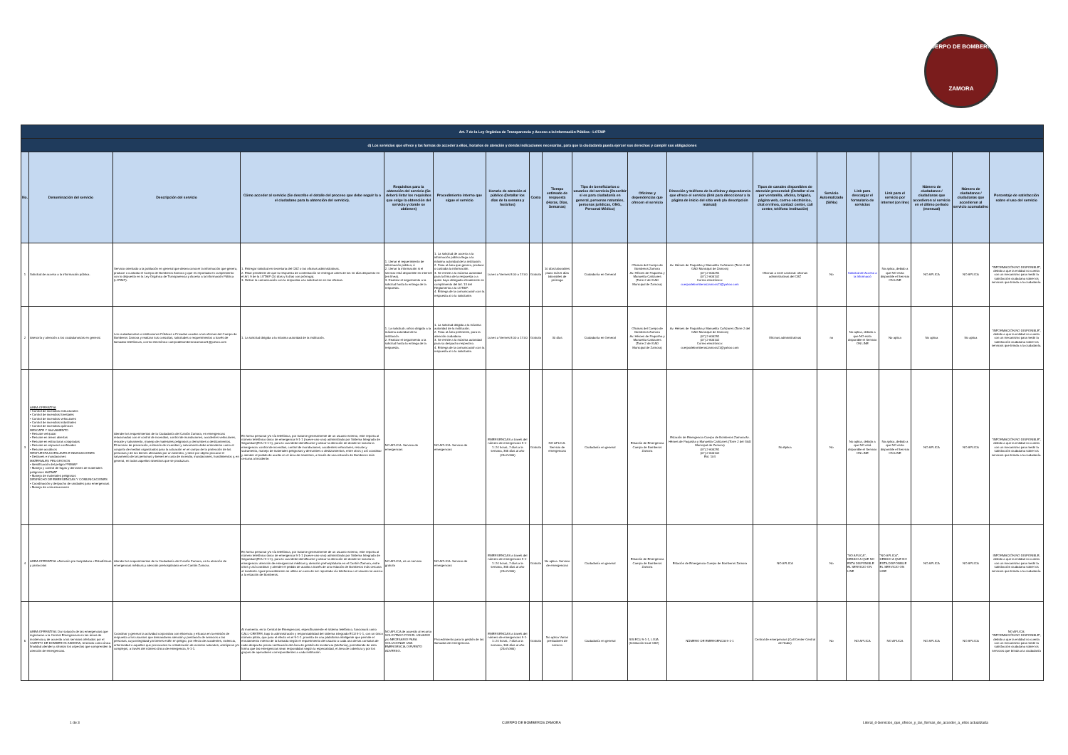CUERPO DE BOMBEROS
ZAMORA
| Art. 7 de la Ley Orgánica de Transparencia y Acceso a la Información Pública - LOTAIP | | | | | | | | | | | | | | | | | | |
| d) Los servicios que ofrece y las formas de acceder a ellos, horarios de atención y demás indicaciones necesarias, para que la ciudadanía pueda ejercer sus derechos y cumplir sus obligaciones | | | | | | | | | | | | | | | | | | |
| No. | Denominación del servicio | Descripción del servicio | Cómo acceder al servicio (Se describe el detalle del proceso que debe seguir la o el ciudadano para la obtención del servicio). | Requisitos para la obtención del servicio (Se deberá listar los requisitos que exige la obtención del servicio y donde se obtienen) | Procedimiento interno que sigue el servicio | Horario de atención al público (Detallar los días de la semana y horarios) | Costo | Tiempo estimado de respuesta (Horas, Días, Semanas) | Tipo de beneficiarios o usuarios del servicio (Describir si es para ciudadanía en general, personas naturales, personas jurídicas, ONG, Personal Médico) | Oficinas y dependencias que ofrecen el servicio | Dirección y teléfono de la oficina y dependencia que ofrece el servicio (link para direccionar a la página de inicio del sitio web y/o descripción manual) | Tipos de canales disponibles de atención presencial: (Detallar si es por ventanilla, oficina, brigada, página web, correo electrónico, chat en línea, contact center, call center, teléfono institución) | Servicio Automatizado (Si/No) | Link para descargar el formulario de servicios | Link para el servicio por internet (on line) | Número de ciudadanos / ciudadanas que accedieron al servicio en el último período (mensual) | Número de ciudadanos / ciudadanas que accedieron al servicio acumulativo | Porcentaje de satisfacción sobre el uso del servicio |
| 1 | Solicitud de acceso a la información pública. | Servicio orientado a la población en general que desea conocer la información que genera, produce o custodia el Cuerpo de Bomberos Zamora y que es reportada en cumplimiento con lo dispuesto en la Ley Orgánica de Transparencia y Acceso a la Información Pública (LOTAIP). | 1. Entregar solicitud en secretaria del CBZ o las oficinas administrativas. 2. Estar pendiente de que la respuesta de contestación se entregue antes de los 10 días dispuesto en el Art. 9 de la LOTAIP (10 días y 5 días con prórroga). 3. Retirar la comunicación con la respuesta a la solicitud en en las oficinas. | 1. Llenar el requerimiento de información pública; ó 2. Llenar la información si el servicio está disponible en internet (en línea). 3. Realizar el seguimiento a la solicitud hasta la entrega de la respuesta. | 1. La solicitud de acceso a la información pública llega a la máxima autoridad de la institución. 2. Pasa al área que genera, produce o custodia la información. 3. Se remite a la máxima autoridad para la firma de la respuesta o a quien haya delegado oficialmente en cumplimiento del Art. 13 del Reglamento a la LOTAIP. 4. Entrega de la comunicación con la respuesta al o la solicitante. | Lunes a Viernes 8:00 a 17:00 | Gratuito | 10 días laborables plazo más 5 días laborables de prórroga | Ciudadanía en General | Oficinas del Cuerpo de Bomberos Zamora Av. Héroes de Paquisha y Manuelita Cañizares (Torre 2 del GAD Municipal de Zamora) | Av. Héroes de Paquisha y Manuelita Cañizares (Torre 2 del GAD Municipal de Zamora) (07) 2-605291 (07) 2-605102 Correo electrónico: cuerpodebomberoszamora21@yahoo.com | Oficinas a nivel cantonal: oficinas administrativas del CBZ | No | Solicitud de Acceso a la Informació | No aplica, debido a que NO esrta disponible el Servicio ON LINE | NO APLICA | NO APLICA | "INFORMACIÓN NO DISPONIBLE", debido a que la entidad no cuenta con un mecanismo para medir la satisfacción ciudadana sobre los servicios que brinda a la ciudadanía. |
| 2 | Asesoría y atención a los ciudadanos/as en general. | Los ciudadanos/as o instituciones Públicas o Privadas acuden a las oficinas del Cuerpo de Bomberos Zamora y realizan sus consultas, solicitudes o requerimientos a través de llamadas telefónicas, correo electrónico cuerpodebomberoszamora21@yahoo.com | 1. La solicitud dirigida a la máxima autoridad de la institución. | 1. La solicitud u oficio dirigida a la máxima autoridad de la institución. 2. Realizar el seguimiento a la solicitud hasta la entrega de la respuesta. | 1. La solicitud dirigida a la máxima autoridad de la institución. 2. Pasa al área pertinente, para la atención ciudadana. 3. Se remite a la máxima autoridad para su despacho respectivo. 4. Entrega de la comunicación con la respuesta al o la solicitante. | Lunes a Viernes 8:00 a 17:00 | Gratuito | 30 días | Ciudadanía en General | Oficinas del Cuerpo de Bomberos Zamora Av. Héroes de Paquisha y Manuelita Cañizares (Torre 2 del GAD Municipal de Zamora) | Av. Héroes de Paquisha y Manuelita Cañizares (Torre 2 del GAD Municipal de Zamora) (07) 2-605291 (07) 2-605102 Correo electrónico: cuerpodebomberoszamora21@yahoo.com | Oficinas administrativas | no | No aplica, debido a que NO esrta disponible el Servicio ON LINE | No aplica | No aplica | No aplica | "INFORMACIÓN NO DISPONIBLE", debido a que la entidad no cuenta con un mecanismo para medir la satisfacción ciudadana sobre los servicios que brinda a la ciudadanía. |
| 3 | AREA OPERATIVA • Control de incendios estructurales • Control de incendios forestales • Control de incendios vehiculares • Control de incendios industriales • Control de incendios químicos RESCATE Y SALVAMENTO • Rescate vehicular • Rescate en áreas abiertas • Rescate en estructuras colapsadas • Rescate en espacios confinados • Rescate acuáticos RESPUESTA A DESLAVES E INUNDACIONES • Deslaves e inundaciones MATERIALES PELIGROSOS • Identificación del peligro PRIMAP • Manejo y control de fugas y derrames de materiales peligrosos HAZMAT • Manejo de materiales peligrosos DESPACHO DE EMERGENCIAS Y COMUNICACIONES • Coordinación y despacho de unidades para emergencias • Manejo de comunicaciones | Atender los requerimientos de la Ciudadanía del Cantón Zamora, en emergencias relacionadas con el control de incendios, control de inundaciones, accidentes vehiculares, rescate y salvamento, manejo de materiales peligrosos y derrumbes o deslizamientos. El servicio de prevención, extinción de incendios y salvamento debe entenderse como el conjunto de medios organizados para la actuación en el campo de la protección de las personas y de los bienes afectados por un siniestro, y tiene por objeto procurar el salvamento de las personas y bienes en caso de incendio, inundaciones, hundimientos y, en general, en todos aquellos siniestros que se produzcan. | En forma personal y/o vía telefónica, por tratarse generalmente de un usuario externo, este reporta al número telefónico único de emergencia 9-1-1 (nueve-uno-uno) administrado por Sistema Integrado de Seguridad (ECU 9-1-1), para lo cual debe identificarse y ubicar la dirección de donde se suscita la emergencia: control de incendios, control de inundaciones, accidentes vehiculares, rescate y salvamento, manejo de materiales peligrosos y derrumbes o deslizamientos, entre otros y así coordinar y atender el pedido de auxilio en el área de siniestros, a través de una estación de Bomberos más cercana al incidente. | NO APLICA. Servicio de emergencias | NO APLICA. Servicio de emergencias | EMERGENCIAS a través del número de emergencias 9-1-1: 24 horas, 7 días a la semana, 365 días al año (24x7x365) | Gratuito | NO APLICA. Servicio de emergencias | Ciudadanía en general | Estación de Emergencia Cuerpo de Bomberos Zamora | Estación de Emergencia Cuerpo de Bomberos Zamora Av. Héroes de Paquisha y Manuelita Cañizares (Torre 2 del GAD Municipal de Zamora) (07) 2-605291 (07) 2-605102 Ext. 104 | No Aplica | No | No aplica, debido a que NO está disponible el Servicio ON LINE | No aplica, debido a que NO esrta disponible el Servicio ON LINE | NO APLICA | NO APLICA | "INFORMACIÓN NO DISPONIBLE", debido a que la entidad no cuenta con un mecanismo para medir la satisfacción ciudadana sobre los servicios que brinda a la ciudadanía. |
| 4 | AREA OPERATIVA • Atención pre hospitalaria • Estadísticas y protocolos | Atender los requerimientos de la Ciudadanía del Cantón Zamora, en la atención de emergencias médicas y atención prehospitalaria en el Cantón Zamora. | En forma personal y/o vía telefónica, por tratarse generalmente de un usuario externo, este reporta al número telefónico único de emergencia 9-1-1 (nueve-uno-uno) administrado por Sistema Integrado de Seguridad (ECU 9-1-1), para lo cual debe identificarse y ubicar la dirección de donde se suscita la emergencia: atención de emergencias médicas y atención prehospitalaria en el Cantón Zamora, entre otros y así coordinar y atender el pedido de auxilio a través de una estación de Bomberos más cercana al incidente. Igual procedimiento se utiliza en caso de ser reportada vía telefonica o el usuario se acerca a la estación de Bomberos. | NO APLICA, es un servicio gratuito | NO APLICA. Servicio de emergencias | EMERGENCIAS a través del número de emergencias 9-1-1: 24 horas, 7 días a la semana, 365 días al año (24x7x365) | Gratuito | No aplica. Servicio de emergencias | Ciudadanía en general | Estación de Emergencia Cuerpo de Bomberos Zamora | Estación de Emergencia Cuerpo de Bomberos Zamora | NO APLICA | No | "NO APLICA", DEBIDO A QUE NO ESTA DISPONIBLE EL SERVICIO ON LINE | "NO APLICA", DEBIDO A QUE NO ESTA DISPONIBLE EL SERVICIO ON LINE | NO APLICA | NO APLICA | INFORMACIÓN NO DISPONIBLE, debido a que la entidad no cuenta con un mecanismo para medir la satisfacción ciudadana sobre los servicios que brinda a la ciudadanía. |
| 5 | AREA OPERATIVA: Dar solución de las emergencias que ingresaran a la Central Emergencias en las áreas de incidencia y de acuerdo a los servicios ofertados por el CUERPO DE BOMBEROS ZAMORA, teniendo como única finalidad atender y afrontar los aspectos que comprenden la atención de emergencias. | Coordinar y generar la actividad corporativa con eficiencia y eficacia en la emisión de respuesta a los usuarios que demandaren atención y prestación de servicios a las personas, cuya integridad y/o bienes estén en peligro, por efecto de accidentes, violencia, enfermedad o aquellos que provocasen la cristalización de eventos naturales, antrópicos y/o complejos, a través del número único de emergencia, 9-1-1. | Al momento, en la Central de Emergencias, específicamente el sistema telefónico, funcionará como CALL-CENTER, bajo la administración y responsabilidad del sistema integrado ECU 9-1-1, con un único número piloto, que para el efecto es el 9-1-1, provista de una plataforma inteligente que permite el enrutamiento interno de la llamada según el requerimiento del usuario a cada una de las consolas de radio despacho previa verificación del área de gestión de incidencia (telefonía), permitiendo de esta forma que las emergencias sean respondidas según la especialidad, el área de cobertura y por los grupos de operadores correspondientes a cada institución. | NO APLICA de acuerdo al recurso SOLICITADO POR EL USUARIO y/o NECESARIO PARA SOLUCIONAR UNA EMERGENCIA O EVENTO ADVERSO. | Procedimiento para la gestión de las llamadas de emergencias. | EMERGENCIAS a través del número de emergencias 9-1-1: 24 horas, 7 días a la semana, 365 días al año (24x7x365) | Gratuito | No aplica Varios prestadores de servicio | Ciudadanía en general | SIS ECU 9-1-1, LOJA (Institución local CBZ) | NÚMERO DE EMERGENCIA 9-1-1 | Central de emergencias (Call Center-Central de Radio) | No | NO APLICA | NO APLICA | NO APLICA | NO APLICA | NO APLICA: "INFORMACIÓN NO DISPONIBLE", debido a que la entidad no cuenta con un mecanismo para medir la satisfacción ciudadana sobre los servicios que brinda a la ciudadanía |
1 de 3 CUERPO DE BOMBEROS ZAMORA
Literal_d-Servicios_que_ofrece_y_las_formas_de_acceder_a_ellos actualizada